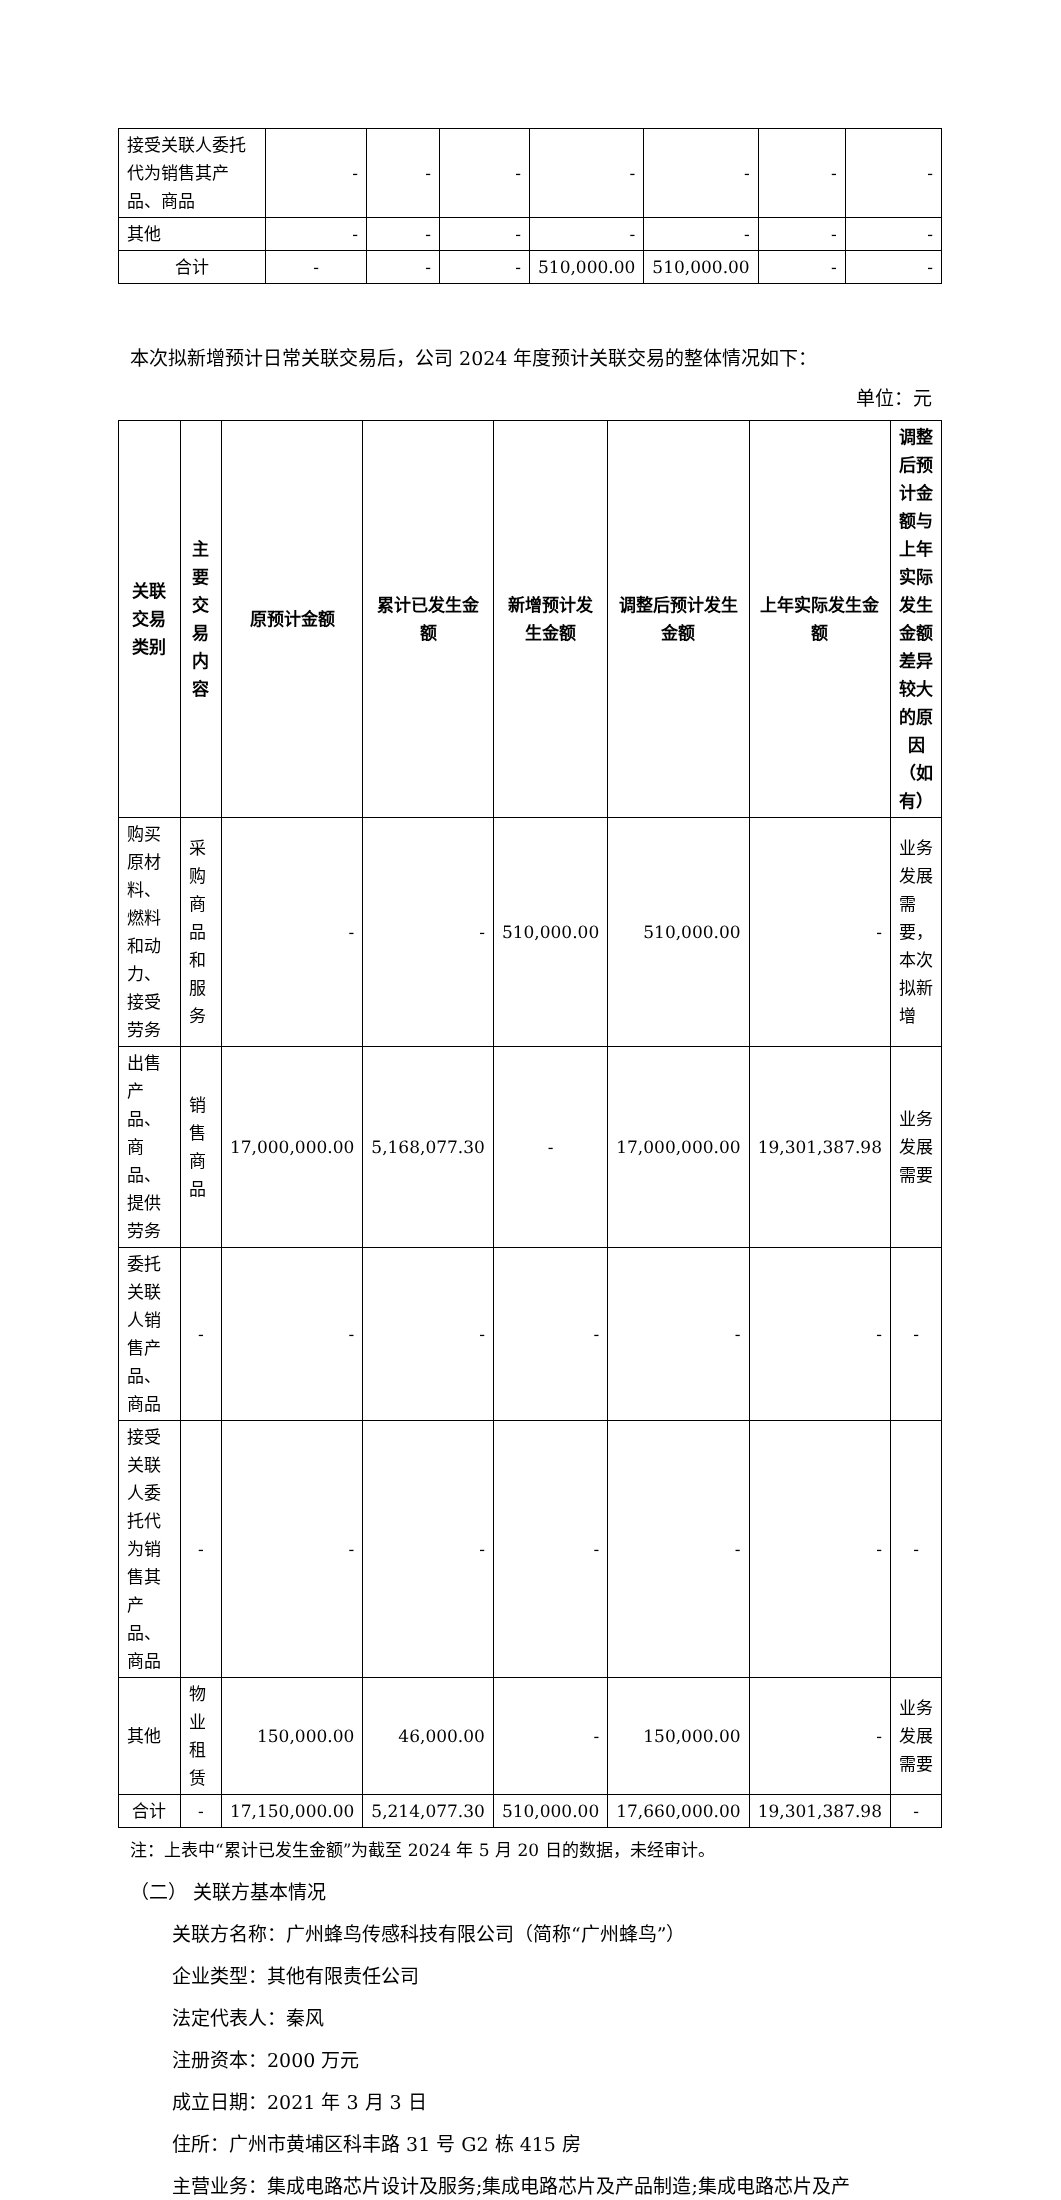| 接受关联人委托代为销售其产品、商品 | - | - | - | - | - | - | - |
| 其他 | - | - | - | - | - | - | - |
| 合计 | - | - | - | 510,000.00 | 510,000.00 | - | - |
本次拟新增预计日常关联交易后，公司 2024 年度预计关联交易的整体情况如下：
单位：元
| 关联交易类别 | 主要交易内容 | 原预计金额 | 累计已发生金额 | 新增预计发生金额 | 调整后预计发生金额 | 上年实际发生金额 | 调整后预计金额与上年实际发生金额差异较大的原因（如有） |
| --- | --- | --- | --- | --- | --- | --- | --- |
| 购买原材料、燃料和动力、接受劳务 | 采购商品和服务 | - | - | 510,000.00 | 510,000.00 | - | 业务发展需要，本次拟新增 |
| 出售产品、商品、提供劳务 | 销售商品 | 17,000,000.00 | 5,168,077.30 | - | 17,000,000.00 | 19,301,387.98 | 业务发展需要 |
| 委托关联人销售产品、商品 | - | - | - | - | - | - | - |
| 接受关联人委托代为销售其产品、商品 | - | - | - | - | - | - | - |
| 其他 | 物业租赁 | 150,000.00 | 46,000.00 | - | 150,000.00 | - | 业务发展需要 |
| 合计 | - | 17,150,000.00 | 5,214,077.30 | 510,000.00 | 17,660,000.00 | 19,301,387.98 | - |
注：上表中“累计已发生金额”为截至 2024 年 5 月 20 日的数据，未经审计。
（二） 关联方基本情况
关联方名称：广州蜂鸟传感科技有限公司（简称“广州蜂鸟”）
企业类型：其他有限责任公司
法定代表人：秦风
注册资本：2000 万元
成立日期：2021 年 3 月 3 日
住所：广州市黄埔区科丰路 31 号 G2 栋 415 房
主营业务：集成电路芯片设计及服务;集成电路芯片及产品制造;集成电路芯片及产